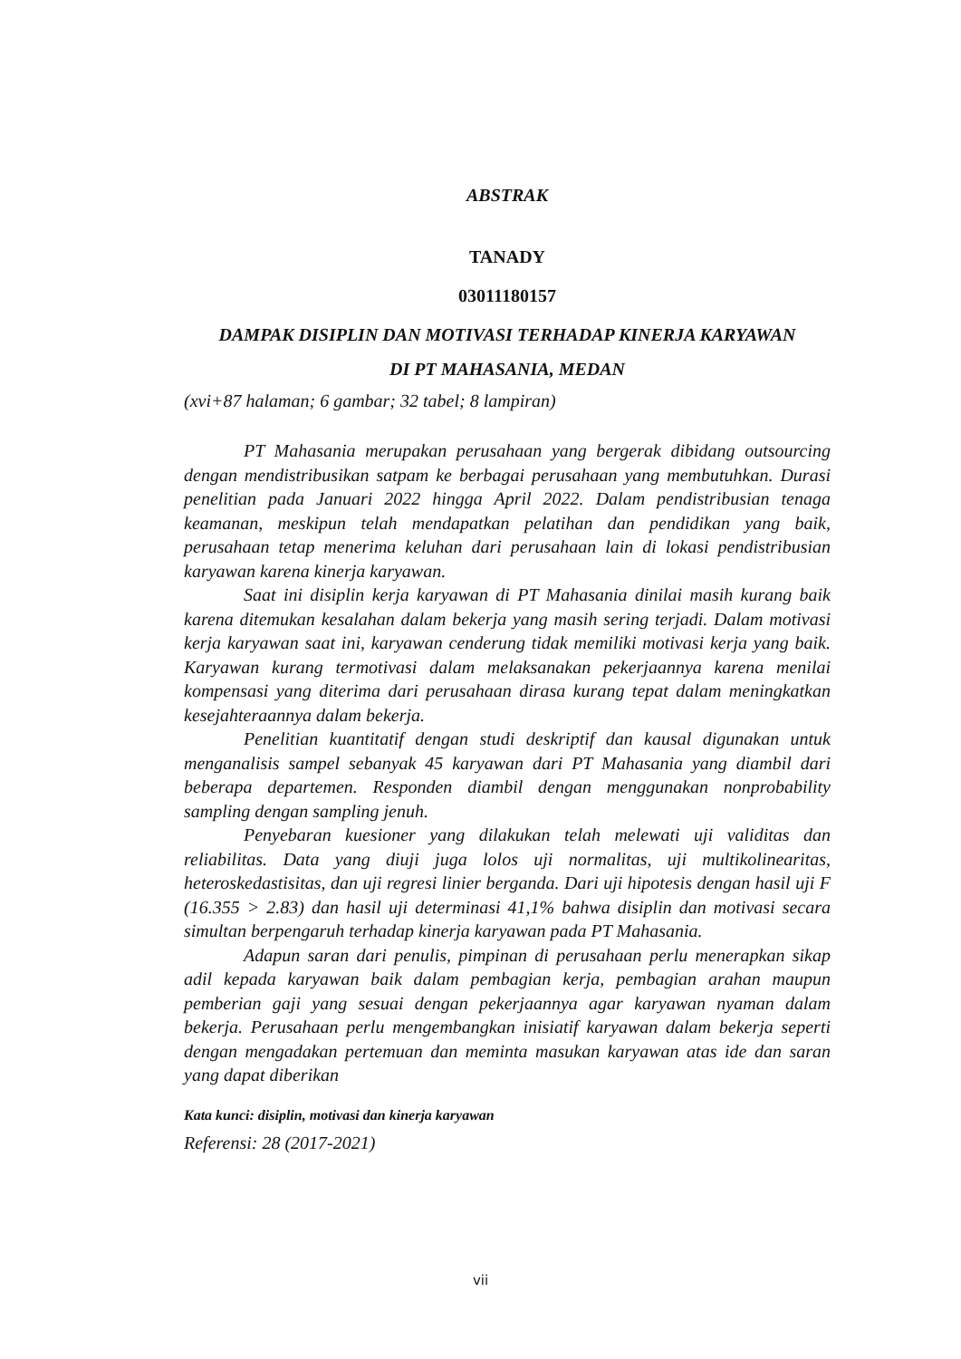ABSTRAK
TANADY
03011180157
DAMPAK DISIPLIN DAN MOTIVASI TERHADAP KINERJA KARYAWAN
DI PT MAHASANIA, MEDAN
(xvi+87 halaman; 6 gambar; 32 tabel; 8 lampiran)
PT Mahasania merupakan perusahaan yang bergerak dibidang outsourcing dengan mendistribusikan satpam ke berbagai perusahaan yang membutuhkan. Durasi penelitian pada Januari 2022 hingga April 2022. Dalam pendistribusian tenaga keamanan, meskipun telah mendapatkan pelatihan dan pendidikan yang baik, perusahaan tetap menerima keluhan dari perusahaan lain di lokasi pendistribusian karyawan karena kinerja karyawan.
Saat ini disiplin kerja karyawan di PT Mahasania dinilai masih kurang baik karena ditemukan kesalahan dalam bekerja yang masih sering terjadi. Dalam motivasi kerja karyawan saat ini, karyawan cenderung tidak memiliki motivasi kerja yang baik. Karyawan kurang termotivasi dalam melaksanakan pekerjaannya karena menilai kompensasi yang diterima dari perusahaan dirasa kurang tepat dalam meningkatkan kesejahteraannya dalam bekerja.
Penelitian kuantitatif dengan studi deskriptif dan kausal digunakan untuk menganalisis sampel sebanyak 45 karyawan dari PT Mahasania yang diambil dari beberapa departemen. Responden diambil dengan menggunakan nonprobability sampling dengan sampling jenuh.
Penyebaran kuesioner yang dilakukan telah melewati uji validitas dan reliabilitas. Data yang diuji juga lolos uji normalitas, uji multikolinearitas, heteroskedastisitas, dan uji regresi linier berganda. Dari uji hipotesis dengan hasil uji F (16.355 > 2.83) dan hasil uji determinasi 41,1% bahwa disiplin dan motivasi secara simultan berpengaruh terhadap kinerja karyawan pada PT Mahasania.
Adapun saran dari penulis, pimpinan di perusahaan perlu menerapkan sikap adil kepada karyawan baik dalam pembagian kerja, pembagian arahan maupun pemberian gaji yang sesuai dengan pekerjaannya agar karyawan nyaman dalam bekerja. Perusahaan perlu mengembangkan inisiatif karyawan dalam bekerja seperti dengan mengadakan pertemuan dan meminta masukan karyawan atas ide dan saran yang dapat diberikan
Kata kunci: disiplin, motivasi dan kinerja karyawan
Referensi: 28 (2017-2021)
vii